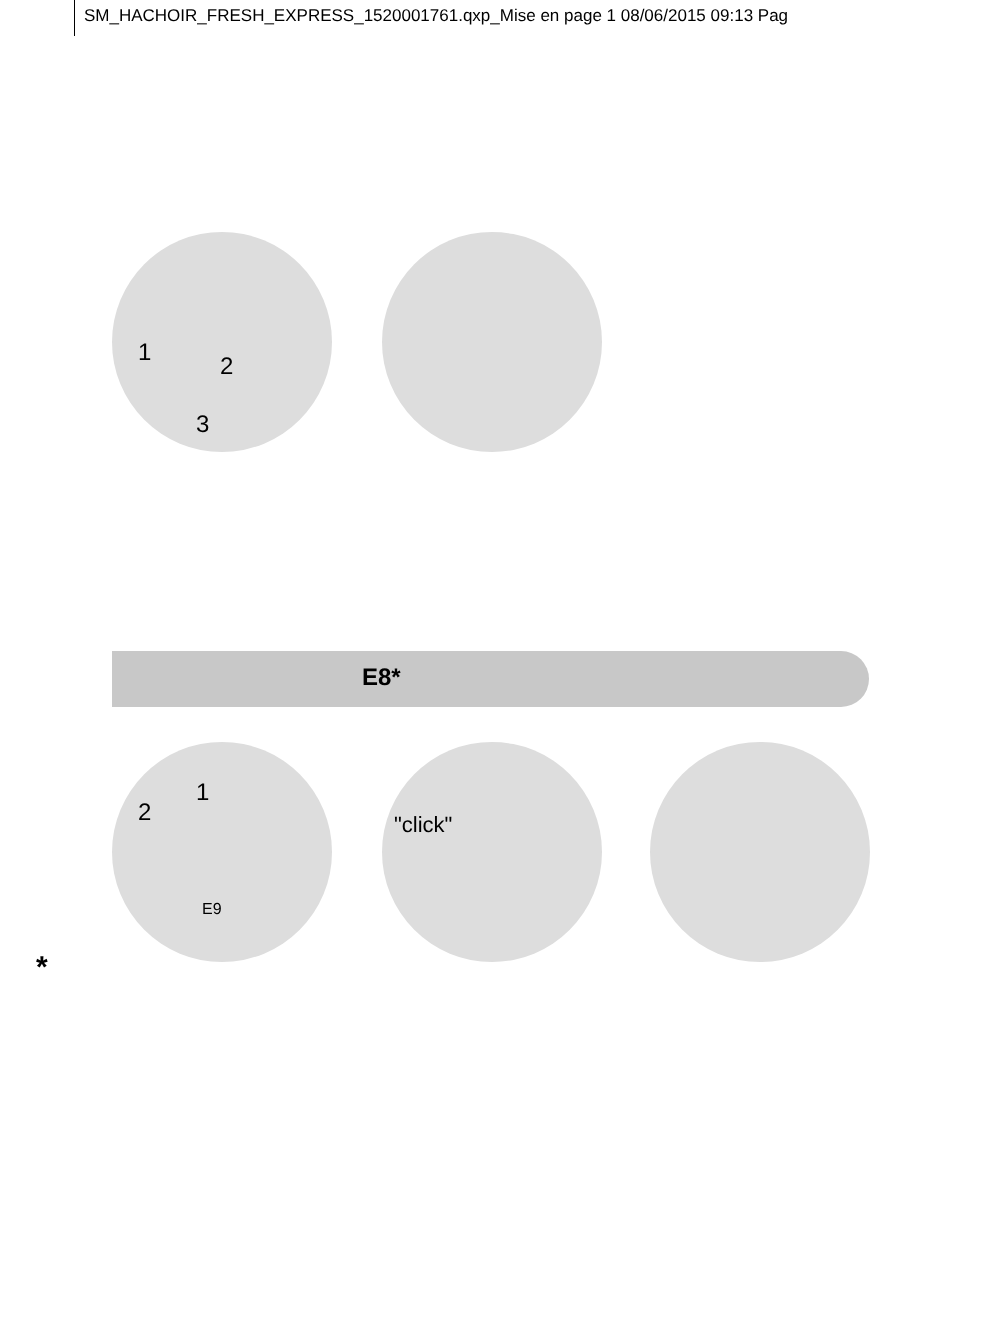SM_HACHOIR_FRESH_EXPRESS_1520001761.qxp_Mise en page 1 08/06/2015 09:13 Pag
1 2
3
E8*
1
2
E9
"click"
*